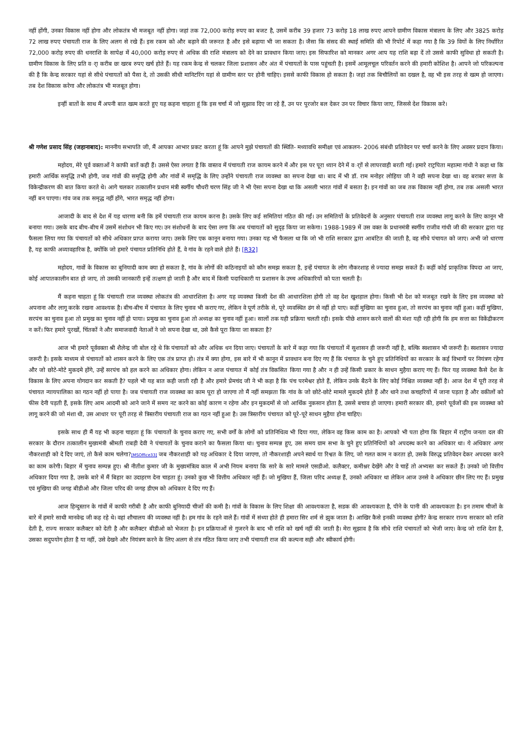नहीं होंगी, उनका विकास नहीं होगा और लोकतंत्र भी मजबूत नहीं होगा। जहां तक 72,000 करोड़ रुपए का बजट है, उसमें करीब 39 हजार 73 करोड़ 18 लाख रुपए आपने ग्रामीण विकास मंत्रालय के लिए और 3825 करोड़ 72 लाख रुपए पंचायती राज के लिए अलग से रखे हैं। इस रकम को और बढ़ाने की जरूरत है और इसे बढ़ाया भी जा सकता है। जैसा कि संसद की स्थाई समिति की भी रिपोर्ट में कहा गया है कि 39 वियों के लिए निर्धारित 72,000 करोड़ रुपए की धनराशि के सापेक्ष में 40,000 करोड़ रुपए से अधिक की राशि मंत्रालय को देने का प्रावधान किया जाए। इस सिफारिश को मानकर अगर आप यह राशि बढ़ा दें तो उससे काफी सुविधा हो सकती है। ग्रामीण विकास के लिए प्रति वर्ा करीब छः खरब रुपए खर्च होते हैं। यह रकम केन्द्र से चलकर जिला प्रशासन और अंत में पंचायतों के पास पहुंचती है। इसमें आमूलचूल परिवर्तन करने की हमारी कोशिश है। आपने जो परिकल्पना की है कि केन्द्र सरकार यहां से सीधे पंचायतों को पैसा दे, तो उसकी सीधी मानिटरिंग यहां से ग्रामीण स्तर पर होनी चाहिए। इससे काफी विकास हो सकता है। जहां तक बिचौलियों का दखल है, वह भी इस तरह से खत्म हो जाएगा। तब देश विकास करेगा और लोकतंत्र भी मजबूत होगा।
इन्हीं बातों के साथ मैं अपनी बात खत्म करते हुए यह कहना चाहता हूं कि इस चर्चा में जो सुझाव दिए जा रहे हैं, उन पर पुरजोर बल देकर उन पर विचार किया जाए, जिससे देश विकास करे।
श्री गणेश प्रसाद सिंह (जहानाबाद): माननीय सभापति जी, मैं आपका आभार प्रकट करता हूं कि आपने मुझे पंचायतों की स्थिति- मध्यावधि समीक्षा एवं आकलन- 2006 संबंधी प्रतिवेदन पर चर्चा करने के लिए अवसर प्रदान किया।
महोदय, मेरे पूर्व वक्ताओं ने काफी बातें कही हैं। उससे ऐसा लगता है कि वास्तव में पंचायती राज कायम करने में और इस पर पूरा ध्यान देने में वर्ाों से लापरवाही बरती गई। हमारे राट्रपिता महात्मा गांधी ने कहा था कि हमारी आर्थिक समृद्धि तभी होगी, जब गांवों की समृद्धि होगी और गांवों में समृद्धि के लिए उन्होंने पंचायती राज व्यवस्था का सपना देखा था। बाद में भी डॉ. राम मनोहर लोहिया जी ने वही सपना देखा था। वह बराबर सत्ता के विकेन्द्रीकरण की बात किया करते थे। आगे चलकर तत्कालीन प्रधान मंत्री स्वर्गीय चौधरी चरण सिंह जी ने भी ऐसा सपना देखा था कि असली भारत गांवों में बसता है। इन गांवों का जब तक विकास नहीं होगा, तब तक असली भारत नहीं बन पाएगा। गांव जब तक समृद्ध नहीं होंगे, भारत समृद्ध नहीं होगा।
आजादी के बाद से देश में यह धारणा बनी कि हमें पंचायती राज कायम करना है। उसके लिए कई समितियां गठित की गईं। उन समितियों के प्रतिवेदनों के अनुसार पंचायती राज व्यवस्था लागू करने के लिए कानून भी बनाया गया। उसके बाद बीच-बीच में उसमें संशोधन भी किए गए। उन संशोधनों के बाद ऐसा लगा कि अब पंचायतों को सुदृढ़ किया जा सकेगा। 1988-1989 में उस वक्त के प्रधानमंत्री स्वर्गीय राजीव गांधी जी की सरकार द्वारा यह फैसला लिया गया कि पंचायतों को सीधे अधिकार प्राप्त कराया जाए। उसके लिए एक कानून बनाया गया। उनका यह भी फैसला था कि जो भी राशि सरकार द्वारा आबंटित की जाती है, वह सीधे पंचायत को जाए। अभी जो धारणा है, यह काफी अव्यावहारिक है, क्योंकि जो हमारे पंचायत प्रतिनिधि होते हैं, वे गांव के रहने वाले होते हैं। [R32]
महोदय, गावों के विकास का बुनियादी काम क्या हो सकता है, गांव के लोगों की कठिनाइयों को कौन समझ सकता है, इन्हें पंचायत के लोग नौकरशाह से ज्यादा समझ सकते हैं। कहीं कोई प्राकृतिक विपदा आ जाए, कोई आपातकालीन बात हो जाए, तो उसकी जानकारी इन्हें तत्क्षण हो जाती है और बाद में किसी पदाधिकारी या प्रशासन के उच्च अधिकारियों को पता चलती है।
मैं कहना चाहता हूं कि पंचायती राज व्यवस्था लोकतंत्र की आधारशिला है। अगर यह व्यवस्था किसी देश की आधारशिला होगी तो वह देश खुशहाल होगा। किसी भी देश को मजबूत रखने के लिए इस व्यवस्था को अपनाना और लागू करके रखना आवश्यक है। बीच-बीच में पंचायत के लिए चुनाव भी कराए गए, लेकिन वे पूर्ण तरीके से, पूरे व्यवस्थित ढंग से नहीं हो पाए। कहीं मुखिया का चुनाव हुआ, तो सरपंच का चुनाव नहीं हुआ। कहीं मुखिया, सरपंच का चुनाव हुआ तो प्रमुख का चुनाव नहीं हो पाया। प्रमुख का चुनाव हुआ तो अध्यक्ष का चुनाव नहीं हुआ। सालों तक यही प्रक्रिया चलती रही। इसके पीछे शासन करने वालों की मंशा यही रही होगी कि हम सत्ता का विकेंद्रीकरण न करें। फिर हमारे पुरखों, चिंतकों ने और समाजवादी नेताओं ने जो सपना देखा था, उसे कैसे पूरा किया जा सकता है?
आज भी हमारे पूर्ववक्ता श्री शैलेन्द्र जी बोल रहे थे कि पंचायतों को और अधिक धन दिया जाए। पंचायतों के बारे में कहा गया कि पंचायतों में सुशासन ही जरूरी नहीं है, बल्कि स्वशासन भी जरूरी है। स्वशासन ज्यादा जरूरी है। इसके माध्यम से पंचायतों को शासन करने के लिए एक तंत्र प्राप्त हो। तंत्र में क्या होगा, इस बारे में भी कानून में प्रावधान बना दिए गए हैं कि पंचायत के चुने हुए प्रतिनिधियों का सरकार के कई विभागों पर नियंत्रण रहेगा और जो छोटे-मोटे मुकदमे होंगे, उन्हें सरपंच को हल करने का अधिकार होगा। लेकिन न आज पंचायत में कोई तंत्र विकसित किया गया है और न ही उन्हें किसी प्रकार के साधन मुहैया कराए गए हैं। फिर यह व्यवस्था कैसे देश के विकास के लिए अपना योगदान कर सकती है? पहले भी यह बात कही जाती रही है और हमारे प्रेमचंद जी ने भी कहा है कि पंच परमेश्वर होते हैं, लेकिन उनके बैठने के लिए कोई निश्चित व्यवस्था नहीं है। आज देश में पूरी तरह से पंचायत न्यायपालिका का गठन नहीं हो पाया है। जब पंचायती राज व्यवस्था का काम पूरा हो जाएगा तो मैं नहीं समझता कि गांव के जो छोटे-छोटे मामले मुकदमे होते हैं और थाने तथा कचहरियों में जाना पड़ता है और वकीलों को फीस देनी पड़ती हैं, इसके लिए आम आदमी को आने जाने में समय नट करने का कोई कारण न रहेगा और इन मुकदमों से जो आर्थिक नुकसान होता है, उससे बचाव हो जाएगा। हमारी सरकार की, हमारे पूर्वजों की इस व्यवस्था को लागू करने की जो मंशा थी, उस आधार पर पूरी तरह से त्रिस्तरीय पंचायती राज का गठन नहीं हुआ है। उस त्रिस्तरीय पंचायत को पूरे-पूरे साधन मुहैया होना चाहिए।
इसके साथ ही मैं यह भी कहना चाहता हूं कि पंचायतों के चुनाव कराए गए, सभी वर्गों के लोगों को प्रतिनिधित्व भी दिया गया, लेकिन वह किस काम का है। आपको भी पता होगा कि बिहार में राट्रीय जनता दल की सरकार के दौरान तत्कालीन मुख्यमंत्री श्रीमती राबड़ी देवी ने पंचायतों के चुनाव कराने का फैसला किया था। चुनाव सम्पन्न हुए, उस समय ग्राम सभा के चुने हुए प्रतिनिधियों को अपदस्थ करने का अधिकार था। ये अधिकार अगर नौकरशाही को दे दिए जाएं, तो कैसे काम चलेगा?[MSOffice33] जब नौकरशाही को यह अधिकार दे दिया जाएगा, तो नौकरशाही अपने स्वार्थ या रिश्वत के लिए, जो गलत काम न करता हो, उसके विरुद्ध प्रतिवेदन देकर अपदस्त करने का काम करेगी। बिहार में चुनाव सम्पन्न हुए। श्री नीतीश कुमार जी के मुख्यमंत्रित्व काल में अभी नियम बनाया कि सारे के सारे मामले एसडीओ. कलैक्टर, कमीश्नर देखेंगे और वे चाहें तो अभ्यस्त कर सकते हैं। उनको जो वित्तीय अधिकार दिया गया है, उसके बारे में मैं बिहार का उदाहरण देना चाहता हूं। उनको कुछ भी वित्तीय अधिकार नहीं हैं। जो मुखिया हैं, जिला परिद अध्यक्ष हैं, उनको अधिकार था लेकिन आज उनसे वे अधिकार छीन लिए गए हैं। प्रमुख एवं मुखिया की जगह बीडीओ और जिला परिद की जगह डीएम को अधिकार दे दिए गए हैं।
आज हिन्दुस्तान के गांवों में काफी गरीबी है और काफी बुनियादी चीजों की कमी है। गांवों के विकास के लिए शिक्षा की आवश्यकता है, सडक की आवश्यकता है, पीने के पानी की आवश्यकता है। इन तमाम चीजों के बारे में हमारे साथी मानवेन्द्र जी कह रहे थे। वहां शौचालय की व्यवस्था नहीं है। हम गांव के रहने वाले हैं। गांवों में संध्या होते ही हमारा सिर शर्म से झुक जाता है। आखिर कैसे इनकी व्यवस्था होगी? केन्द्र सरकार राज्य सरकार को राशि देती है, राज्य सरकार कलैक्टर को देती है और कलैक्टर बीडीओ को भेजता है। इन प्रक्रियाओं से गुजरने के बाद भी राशि को खर्च नहीं की जाती है। मेरा सुझाव है कि सीधे राशि पंचायतों को भेजी जाए। केन्द्र जो राशि देता है, उसका सदुपयोग होता है या नहीं, उसे देखने और नियंत्रण करने के लिए अलग से तंत्र गठित किया जाए तभी पंचायती राज की कल्पना सही और स्वीकार्य होगी।